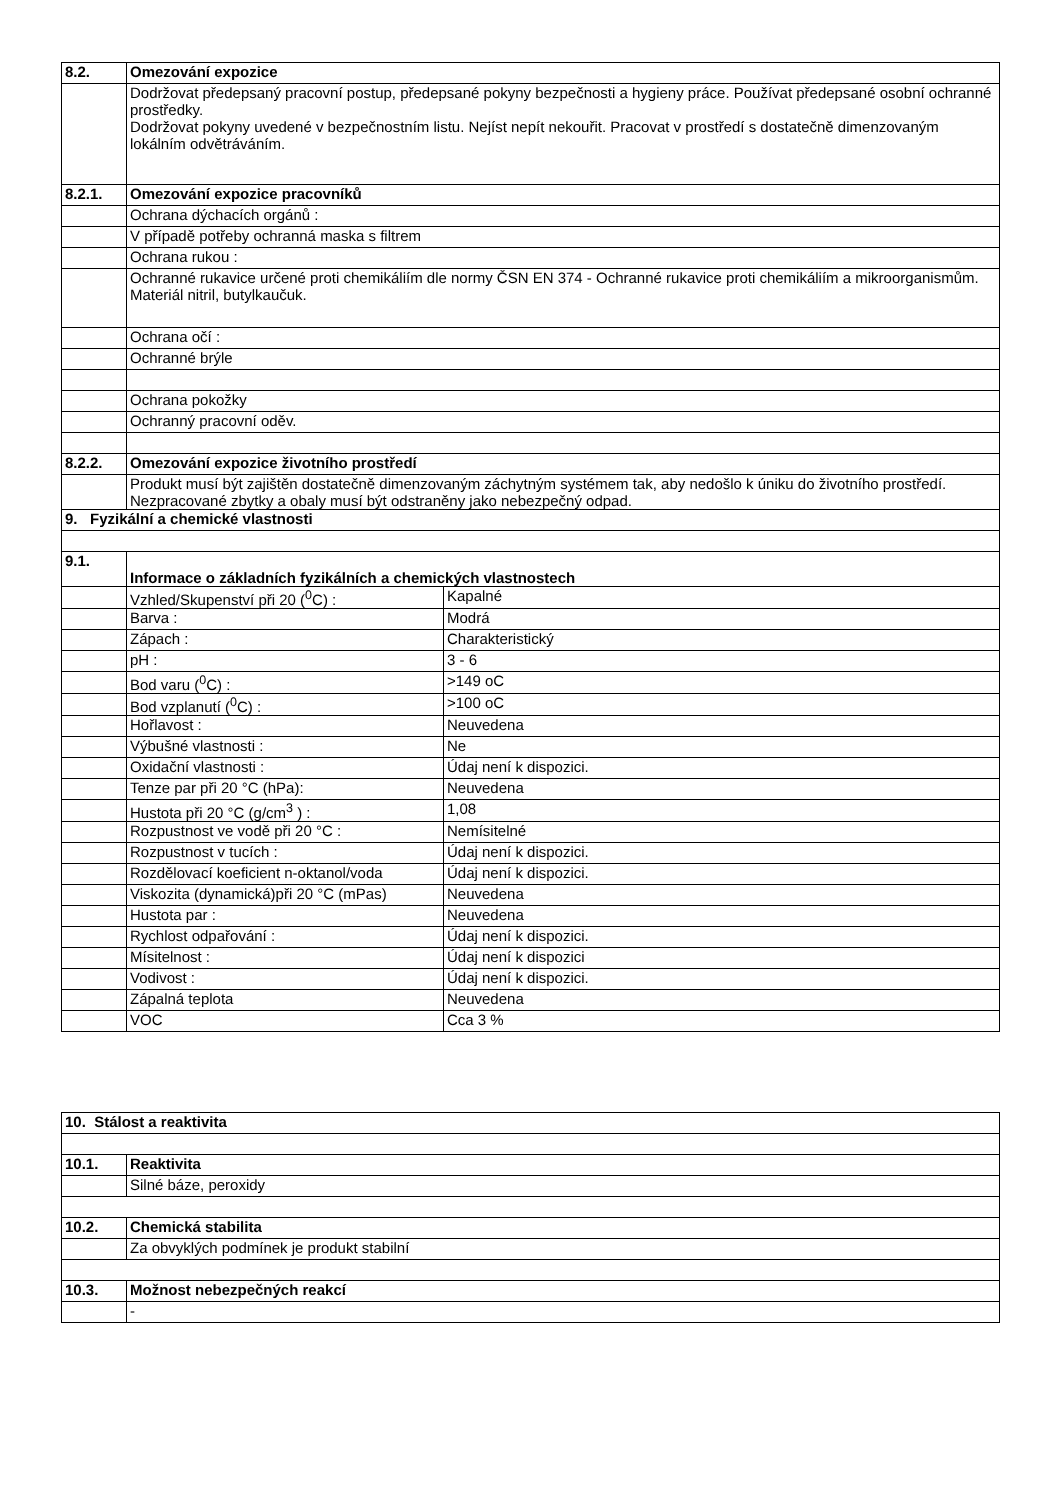| 8.2. | Omezování expozice | |
| | Dodržovat předepsaný pracovní postup, předepsané pokyny bezpečnosti a hygieny práce. Používat předepsané osobní ochranné prostředky. Dodržovat pokyny uvedené v bezpečnostním listu. Nejíst nepít nekouřit. Pracovat v prostředí s dostatečně dimenzovaným lokálním odvětráváním. | |
| 8.2.1. | Omezování expozice pracovníků | |
| | Ochrana dýchacích orgánů : | |
| | V případě potřeby ochranná maska s filtrem | |
| | Ochrana rukou : | |
| | Ochranné rukavice určené proti chemikáliím dle normy ČSN EN 374 - Ochranné rukavice proti chemikáliím a mikroorganismům. Materiál nitril, butylkaučuk. | |
| | Ochrana očí : | |
| | Ochranné brýle | |
| | Ochrana pokožky | |
| | Ochranný pracovní oděv. | |
| 8.2.2. | Omezování expozice životního prostředí | |
| | Produkt musí být zajištěn dostatečně dimenzovaným záchytným systémem tak, aby nedošlo k úniku do životního prostředí. Nezpracované zbytky a obaly musí být odstraněny jako nebezpečný odpad. | |
| 9. Fyzikální a chemické vlastnosti | | |
| 9.1. | Informace o základních fyzikálních a chemických vlastnostech | |
| | Vzhled/Skupenství při 20 (<sup>0</sup>C) : | Kapalné |
| | Barva : | Modrá |
| | Zápach : | Charakteristický |
| | pH : | 3 - 6 |
| | Bod varu (<sup>0</sup>C) : | >149 oC |
| | Bod vzplanutí (<sup>0</sup>C) : | >100 oC |
| | Hořlavost : | Neuvedena |
| | Výbušné vlastnosti : | Ne |
| | Oxidační vlastnosti : | Údaj není k dispozici. |
| | Tenze par při 20 °C (hPa): | Neuvedena |
| | Hustota při 20 °C (g/cm<sup>3</sup> ) : | 1,08 |
| | Rozpustnost ve vodě při 20 °C : | Nemísitelné |
| | Rozpustnost v tucích : | Údaj není k dispozici. |
| | Rozdělovací koeficient n-oktanol/voda | Údaj není k dispozici. |
| | Viskozita (dynamická)při 20 °C (mPas) | Neuvedena |
| | Hustota par : | Neuvedena |
| | Rychlost odpařování : | Údaj není k dispozici. |
| | Mísitelnost : | Údaj není k dispozici |
| | Vodivost : | Údaj není k dispozici. |
| | Zápalná teplota | Neuvedena |
| | VOC | Cca 3 % |
| 10. Stálost a reaktivita | |
| 10.1. | Reaktivita |
| | Silné báze, peroxidy |
| 10.2. | Chemická stabilita |
| | Za obvyklých podmínek je produkt stabilní |
| 10.3. | Možnost nebezpečných reakcí |
| | - |